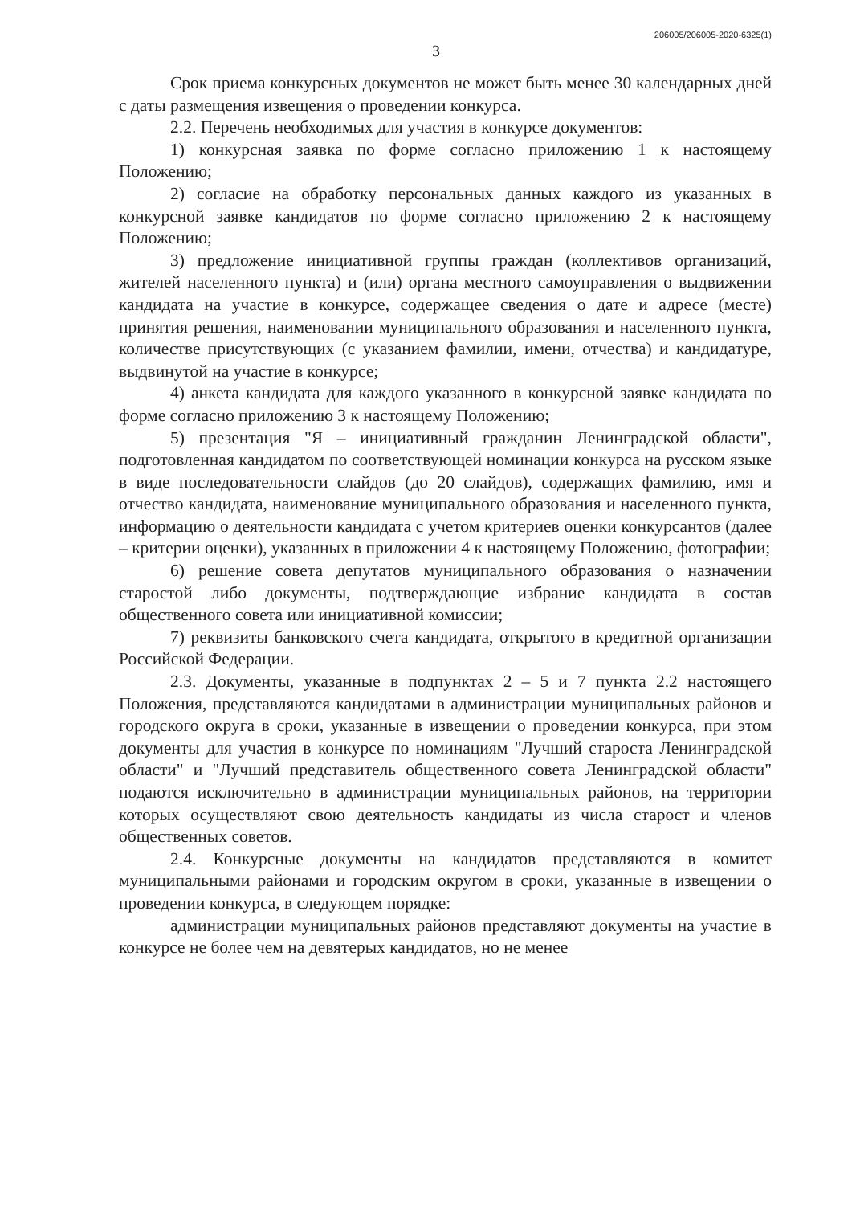3 206005/206005-2020-6325(1)
Срок приема конкурсных документов не может быть менее 30 календарных дней с даты размещения извещения о проведении конкурса.
2.2. Перечень необходимых для участия в конкурсе документов:
1) конкурсная заявка по форме согласно приложению 1 к настоящему Положению;
2) согласие на обработку персональных данных каждого из указанных в конкурсной заявке кандидатов по форме согласно приложению 2 к настоящему Положению;
3) предложение инициативной группы граждан (коллективов организаций, жителей населенного пункта) и (или) органа местного самоуправления о выдвижении кандидата на участие в конкурсе, содержащее сведения о дате и адресе (месте) принятия решения, наименовании муниципального образования и населенного пункта, количестве присутствующих (с указанием фамилии, имени, отчества) и кандидатуре, выдвинутой на участие в конкурсе;
4) анкета кандидата для каждого указанного в конкурсной заявке кандидата по форме согласно приложению 3 к настоящему Положению;
5) презентация "Я – инициативный гражданин Ленинградской области", подготовленная кандидатом по соответствующей номинации конкурса на русском языке в виде последовательности слайдов (до 20 слайдов), содержащих фамилию, имя и отчество кандидата, наименование муниципального образования и населенного пункта, информацию о деятельности кандидата с учетом критериев оценки конкурсантов (далее – критерии оценки), указанных в приложении 4 к настоящему Положению, фотографии;
6) решение совета депутатов муниципального образования о назначении старостой либо документы, подтверждающие избрание кандидата в состав общественного совета или инициативной комиссии;
7) реквизиты банковского счета кандидата, открытого в кредитной организации Российской Федерации.
2.3. Документы, указанные в подпунктах 2 – 5 и 7 пункта 2.2 настоящего Положения, представляются кандидатами в администрации муниципальных районов и городского округа в сроки, указанные в извещении о проведении конкурса, при этом документы для участия в конкурсе по номинациям "Лучший староста Ленинградской области" и "Лучший представитель общественного совета Ленинградской области" подаются исключительно в администрации муниципальных районов, на территории которых осуществляют свою деятельность кандидаты из числа старост и членов общественных советов.
2.4. Конкурсные документы на кандидатов представляются в комитет муниципальными районами и городским округом в сроки, указанные в извещении о проведении конкурса, в следующем порядке:
администрации муниципальных районов представляют документы на участие в конкурсе не более чем на девятерых кандидатов, но не менее